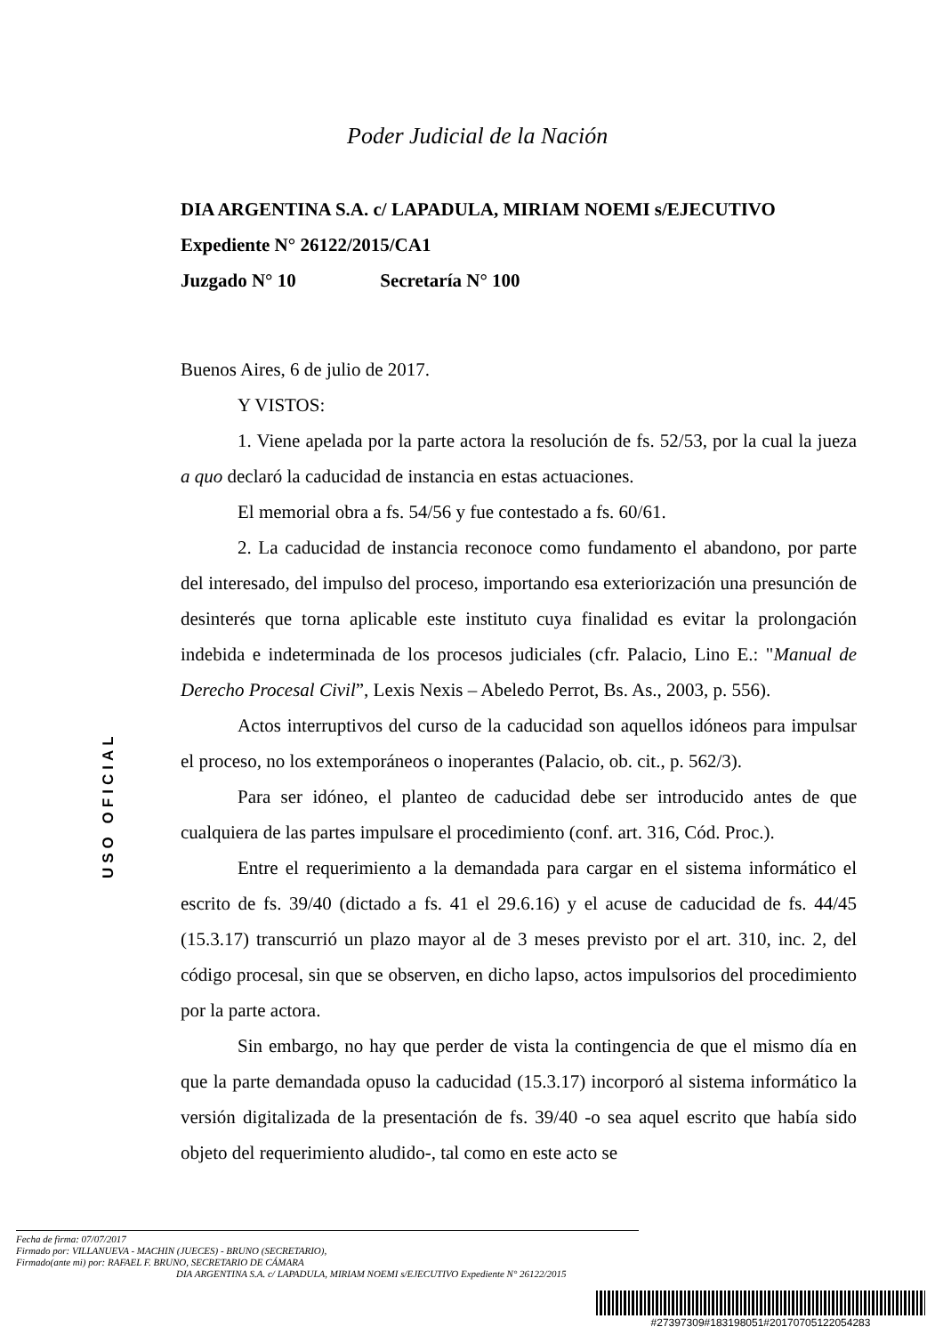Poder Judicial de la Nación
DIA ARGENTINA S.A. c/ LAPADULA, MIRIAM NOEMI s/EJECUTIVO
Expediente N° 26122/2015/CA1
Juzgado N° 10 Secretaría N° 100
Buenos Aires, 6 de julio de 2017.
Y VISTOS:
1. Viene apelada por la parte actora la resolución de fs. 52/53, por la cual la jueza a quo declaró la caducidad de instancia en estas actuaciones.
El memorial obra a fs. 54/56 y fue contestado a fs. 60/61.
2. La caducidad de instancia reconoce como fundamento el abandono, por parte del interesado, del impulso del proceso, importando esa exteriorización una presunción de desinterés que torna aplicable este instituto cuya finalidad es evitar la prolongación indebida e indeterminada de los procesos judiciales (cfr. Palacio, Lino E.: "Manual de Derecho Procesal Civil”, Lexis Nexis – Abeledo Perrot, Bs. As., 2003, p. 556).
Actos interruptivos del curso de la caducidad son aquellos idóneos para impulsar el proceso, no los extemporáneos o inoperantes (Palacio, ob. cit., p. 562/3).
Para ser idóneo, el planteo de caducidad debe ser introducido antes de que cualquiera de las partes impulsare el procedimiento (conf. art. 316, Cód. Proc.).
Entre el requerimiento a la demandada para cargar en el sistema informático el escrito de fs. 39/40 (dictado a fs. 41 el 29.6.16) y el acuse de caducidad de fs. 44/45 (15.3.17) transcurrió un plazo mayor al de 3 meses previsto por el art. 310, inc. 2, del código procesal, sin que se observen, en dicho lapso, actos impulsorios del procedimiento por la parte actora.
Sin embargo, no hay que perder de vista la contingencia de que el mismo día en que la parte demandada opuso la caducidad (15.3.17) incorporó al sistema informático la versión digitalizada de la presentación de fs. 39/40 -o sea aquel escrito que había sido objeto del requerimiento aludido-, tal como en este acto se
USO OFICIAL
Fecha de firma: 07/07/2017
Firmado por: VILLANUEVA - MACHIN (JUECES) - BRUNO (SECRETARIO),
Firmado(ante mi) por: RAFAEL F. BRUNO, SECRETARIO DE CÁMARA
DIA ARGENTINA S.A. c/ LAPADULA, MIRIAM NOEMI s/EJECUTIVO Expediente N° 26122/2015
#27397309#183198051#20170705122054283